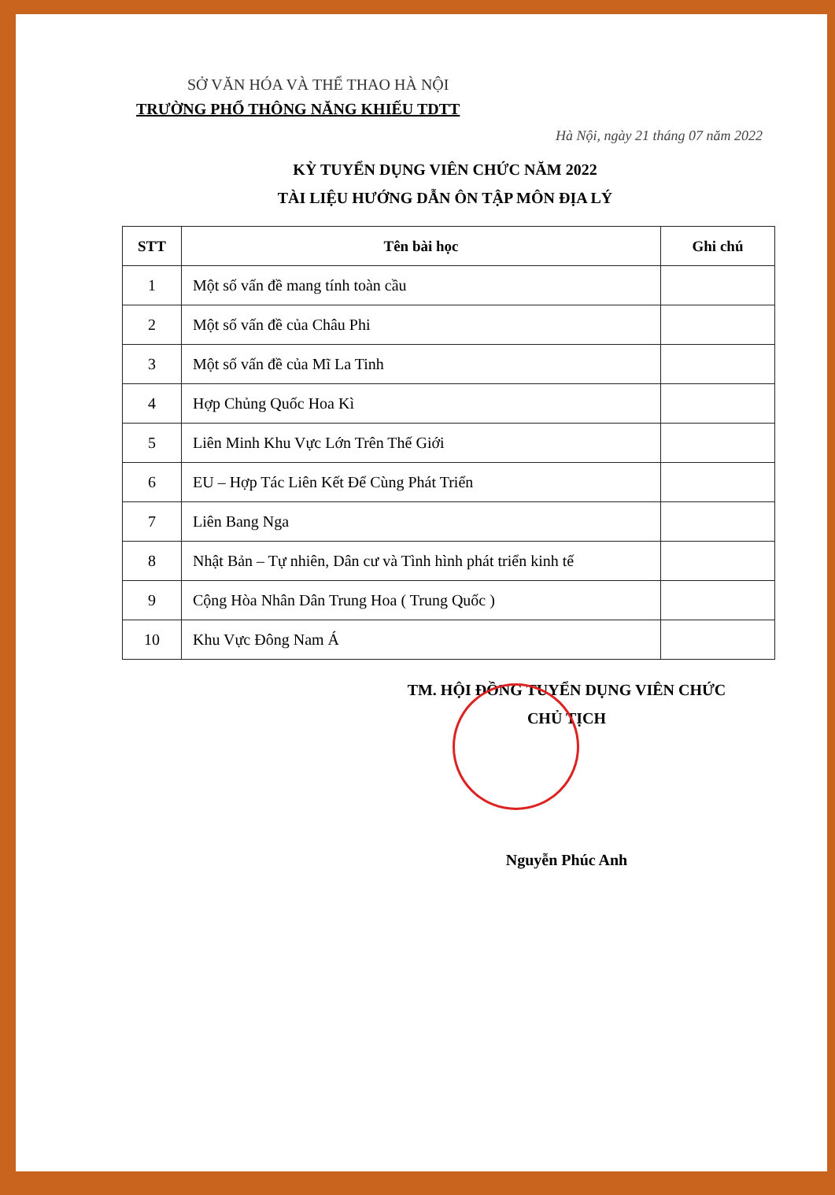SỞ VĂN HÓA VÀ THỂ THAO HÀ NỘI
TRƯỜNG PHỔ THÔNG NĂNG KHIẾU TDTT
Hà Nội, ngày 21 tháng 07 năm 2022
KỲ TUYỂN DỤNG VIÊN CHỨC NĂM 2022
TÀI LIỆU HƯỚNG DẪN ÔN TẬP MÔN ĐỊA LÝ
| STT | Tên bài học | Ghi chú |
| --- | --- | --- |
| 1 | Một số vấn đề mang tính toàn cầu | |
| 2 | Một số vấn đề của Châu Phi | |
| 3 | Một số vấn đề của Mĩ La Tinh | |
| 4 | Hợp Chủng Quốc Hoa Kì | |
| 5 | Liên Minh Khu Vực Lớn Trên Thế Giới | |
| 6 | EU – Hợp Tác Liên Kết Để Cùng Phát Triển | |
| 7 | Liên Bang Nga | |
| 8 | Nhật Bản – Tự nhiên, Dân cư và Tình hình phát triển kinh tế | |
| 9 | Cộng Hòa Nhân Dân Trung Hoa ( Trung Quốc ) | |
| 10 | Khu Vực Đông Nam Á | |
TM. HỘI ĐỒNG TUYỂN DỤNG VIÊN CHỨC
CHỦ TỊCH
Nguyễn Phúc Anh